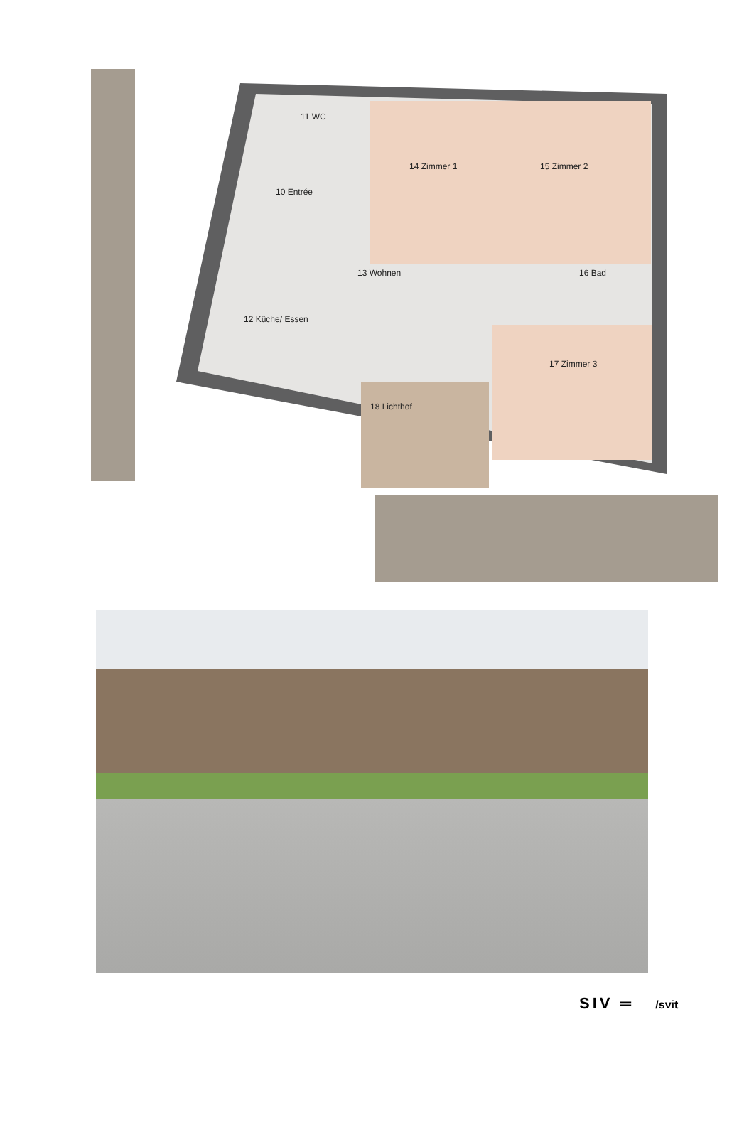11 WC
10 Entrée
14 Zimmer 1 15 Zimmer 2
13 Wohnen 16 Bad
12 Küche/ Essen
17 Zimmer 3
18 Lichthof
SIV ═ /svit